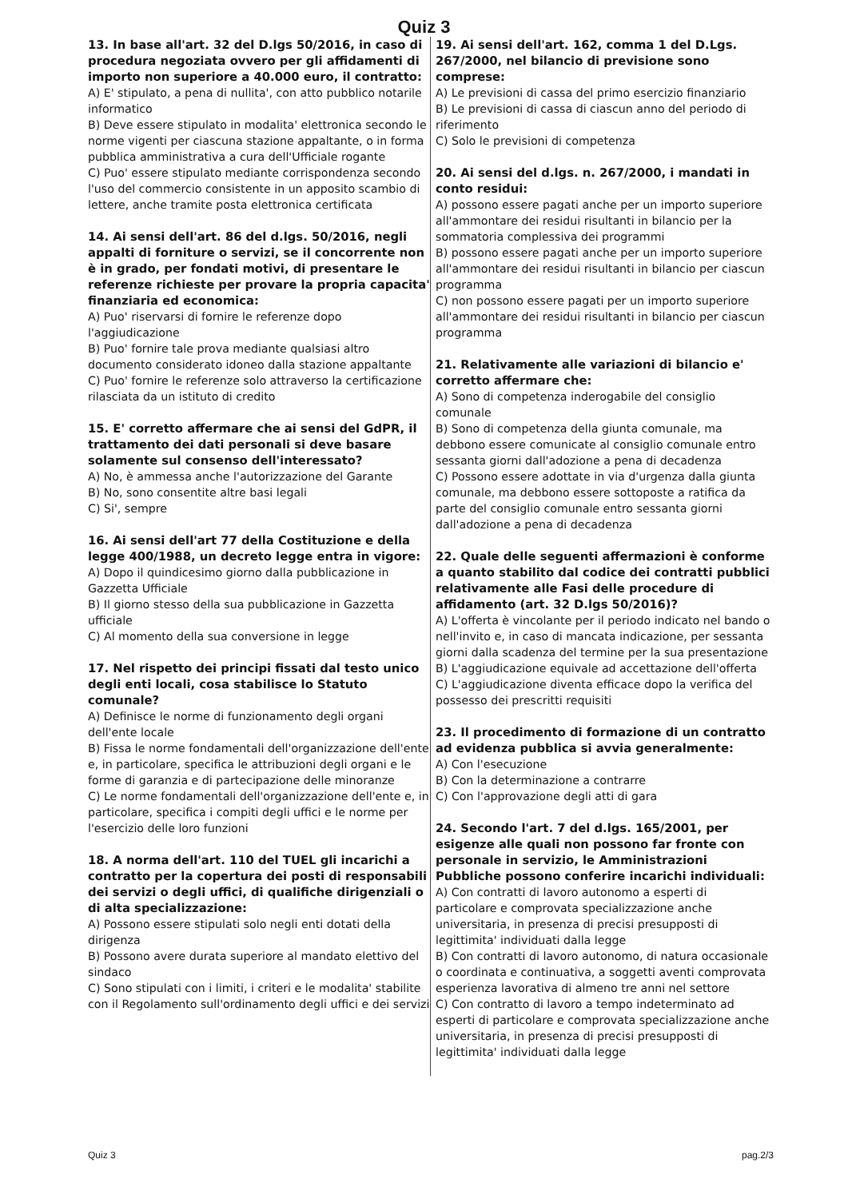Quiz 3
13. In base all'art. 32 del D.lgs 50/2016, in caso di procedura negoziata ovvero per gli affidamenti di importo non superiore a 40.000 euro, il contratto:
A) E' stipulato, a pena di nullita', con atto pubblico notarile informatico
B) Deve essere stipulato in modalita' elettronica secondo le norme vigenti per ciascuna stazione appaltante, o in forma pubblica amministrativa a cura dell'Ufficiale rogante
C) Puo' essere stipulato mediante corrispondenza secondo l'uso del commercio consistente in un apposito scambio di lettere, anche tramite posta elettronica certificata
14. Ai sensi dell'art. 86 del d.lgs. 50/2016, negli appalti di forniture o servizi, se il concorrente non è in grado, per fondati motivi, di presentare le referenze richieste per provare la propria capacita' finanziaria ed economica:
A) Puo' riservarsi di fornire le referenze dopo l'aggiudicazione
B) Puo' fornire tale prova mediante qualsiasi altro documento considerato idoneo dalla stazione appaltante
C) Puo' fornire le referenze solo attraverso la certificazione rilasciata da un istituto di credito
15. E' corretto affermare che ai sensi del GdPR, il trattamento dei dati personali si deve basare solamente sul consenso dell'interessato?
A) No, è ammessa anche l'autorizzazione del Garante
B) No, sono consentite altre basi legali
C) Si', sempre
16. Ai sensi dell'art 77 della Costituzione e della legge 400/1988, un decreto legge entra in vigore:
A) Dopo il quindicesimo giorno dalla pubblicazione in Gazzetta Ufficiale
B) Il giorno stesso della sua pubblicazione in Gazzetta ufficiale
C) Al momento della sua conversione in legge
17. Nel rispetto dei principi fissati dal testo unico degli enti locali, cosa stabilisce lo Statuto comunale?
A) Definisce le norme di funzionamento degli organi dell'ente locale
B) Fissa le norme fondamentali dell'organizzazione dell'ente e, in particolare, specifica le attribuzioni degli organi e le forme di garanzia e di partecipazione delle minoranze
C) Le norme fondamentali dell'organizzazione dell'ente e, in particolare, specifica i compiti degli uffici e le norme per l'esercizio delle loro funzioni
18. A norma dell'art. 110 del TUEL gli incarichi a contratto per la copertura dei posti di responsabili dei servizi o degli uffici, di qualifiche dirigenziali o di alta specializzazione:
A) Possono essere stipulati solo negli enti dotati della dirigenza
B) Possono avere durata superiore al mandato elettivo del sindaco
C) Sono stipulati con i limiti, i criteri e le modalita' stabilite con il Regolamento sull'ordinamento degli uffici e dei servizi
19. Ai sensi dell'art. 162, comma 1 del D.Lgs. 267/2000, nel bilancio di previsione sono comprese:
A) Le previsioni di cassa del primo esercizio finanziario
B) Le previsioni di cassa di ciascun anno del periodo di riferimento
C) Solo le previsioni di competenza
20. Ai sensi del d.lgs. n. 267/2000, i mandati in conto residui:
A) possono essere pagati anche per un importo superiore all'ammontare dei residui risultanti in bilancio per la sommatoria complessiva dei programmi
B) possono essere pagati anche per un importo superiore all'ammontare dei residui risultanti in bilancio per ciascun programma
C) non possono essere pagati per un importo superiore all'ammontare dei residui risultanti in bilancio per ciascun programma
21. Relativamente alle variazioni di bilancio e' corretto affermare che:
A) Sono di competenza inderogabile del consiglio comunale
B) Sono di competenza della giunta comunale, ma debbono essere comunicate al consiglio comunale entro sessanta giorni dall'adozione a pena di decadenza
C) Possono essere adottate in via d'urgenza dalla giunta comunale, ma debbono essere sottoposte a ratifica da parte del consiglio comunale entro sessanta giorni dall'adozione a pena di decadenza
22. Quale delle seguenti affermazioni è conforme a quanto stabilito dal codice dei contratti pubblici relativamente alle Fasi delle procedure di affidamento (art. 32 D.lgs 50/2016)?
A) L'offerta è vincolante per il periodo indicato nel bando o nell'invito e, in caso di mancata indicazione, per sessanta giorni dalla scadenza del termine per la sua presentazione
B) L'aggiudicazione equivale ad accettazione dell'offerta
C) L'aggiudicazione diventa efficace dopo la verifica del possesso dei prescritti requisiti
23. Il procedimento di formazione di un contratto ad evidenza pubblica si avvia generalmente:
A) Con l'esecuzione
B) Con la determinazione a contrarre
C) Con l'approvazione degli atti di gara
24. Secondo l'art. 7 del d.lgs. 165/2001, per esigenze alle quali non possono far fronte con personale in servizio, le Amministrazioni Pubbliche possono conferire incarichi individuali:
A) Con contratti di lavoro autonomo a esperti di particolare e comprovata specializzazione anche universitaria, in presenza di precisi presupposti di legittimita' individuati dalla legge
B) Con contratti di lavoro autonomo, di natura occasionale o coordinata e continuativa, a soggetti aventi comprovata esperienza lavorativa di almeno tre anni nel settore
C) Con contratto di lavoro a tempo indeterminato ad esperti di particolare e comprovata specializzazione anche universitaria, in presenza di precisi presupposti di legittimita' individuati dalla legge
Quiz 3 pag.2/3